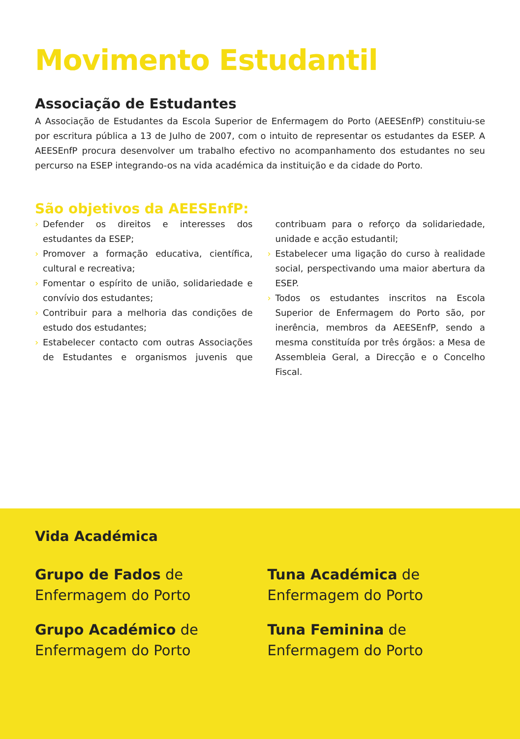Movimento Estudantil
Associação de Estudantes
A Associação de Estudantes da Escola Superior de Enfermagem do Porto (AEESEnfP) constituiu-se por escritura pública a 13 de Julho de 2007, com o intuito de representar os estudantes da ESEP. A AEESEnfP procura desenvolver um trabalho efectivo no acompanhamento dos estudantes no seu percurso na ESEP integrando-os na vida académica da instituição e da cidade do Porto.
São objetivos da AEESEnfP:
› Defender os direitos e interesses dos estudantes da ESEP;
› Promover a formação educativa, científica, cultural e recreativa;
› Fomentar o espírito de união, solidariedade e convívio dos estudantes;
› Contribuir para a melhoria das condições de estudo dos estudantes;
› Estabelecer contacto com outras Associações de Estudantes e organismos juvenis que contribuam para o reforço da solidariedade, unidade e acção estudantil;
› Estabelecer uma ligação do curso à realidade social, perspectivando uma maior abertura da ESEP.
› Todos os estudantes inscritos na Escola Superior de Enfermagem do Porto são, por inerência, membros da AEESEnfP, sendo a mesma constituída por três órgãos: a Mesa de Assembleia Geral, a Direcção e o Concelho Fiscal.
Vida Académica
Grupo de Fados de Enfermagem do Porto
Tuna Académica de Enfermagem do Porto
Grupo Académico de Enfermagem do Porto
Tuna Feminina de Enfermagem do Porto